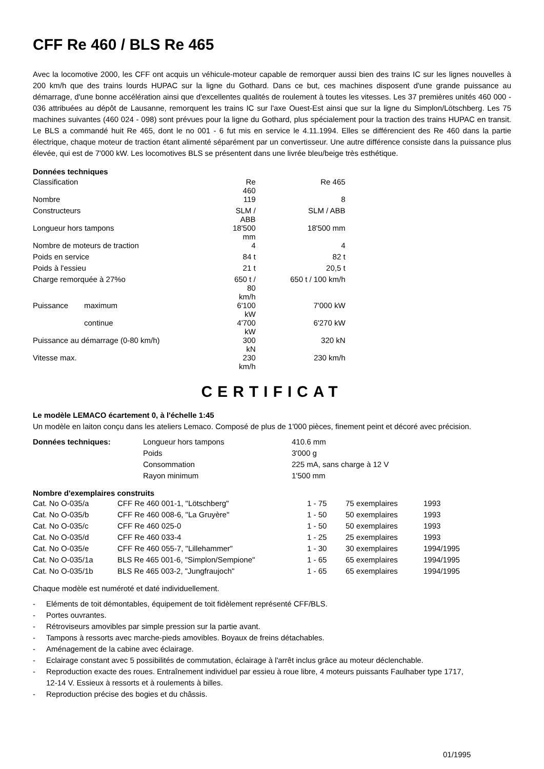CFF Re 460 / BLS Re 465
Avec la locomotive 2000, les CFF ont acquis un véhicule-moteur capable de remorquer aussi bien des trains IC sur les lignes nouvelles à 200 km/h que des trains lourds HUPAC sur la ligne du Gothard. Dans ce but, ces machines disposent d'une grande puissance au démarrage, d'une bonne accélération ainsi que d'excellentes qualités de roulement à toutes les vitesses. Les 37 premières unités 460 000 - 036 attribuées au dépôt de Lausanne, remorquent les trains IC sur l'axe Ouest-Est ainsi que sur la ligne du Simplon/Lötschberg. Les 75 machines suivantes (460 024 - 098) sont prévues pour la ligne du Gothard, plus spécialement pour la traction des trains HUPAC en transit. Le BLS a commandé huit Re 465, dont le no 001 - 6 fut mis en service le 4.11.1994. Elles se différencient des Re 460 dans la partie électrique, chaque moteur de traction étant alimenté séparément par un convertisseur. Une autre différence consiste dans la puissance plus élevée, qui est de 7'000 kW. Les locomotives BLS se présentent dans une livrée bleu/beige très esthétique.
Données techniques
| Classification | | Re 460 | Re 465 |
| Nombre | | 119 | 8 |
| Constructeurs | | SLM / ABB | SLM / ABB |
| Longueur hors tampons | | 18'500 mm | 18'500 mm |
| Nombre de moteurs de traction | | 4 | 4 |
| Poids en service | | 84 t | 82 t |
| Poids à l'essieu | | 21 t | 20,5 t |
| Charge remorquée à 27%o | | 650 t / 80 km/h | 650 t / 100 km/h |
| Puissance | maximum | 6'100 kW | 7'000 kW |
| | continue | 4'700 kW | 6'270 kW |
| Puissance au démarrage (0-80 km/h) | | 300 kN | 320 kN |
| Vitesse max. | | 230 km/h | 230 km/h |
CERTIFICAT
Le modèle LEMACO écartement 0, à l'échelle 1:45
Un modèle en laiton conçu dans les ateliers Lemaco. Composé de plus de 1'000 pièces, finement peint et décoré avec précision.
| Données techniques: | Longueur hors tampons | 410.6 mm |
| | Poids | 3'000 g |
| | Consommation | 225 mA, sans charge à 12 V |
| | Rayon minimum | 1'500 mm |
Nombre d'exemplaires construits
| Cat. No O-035/a | CFF Re 460 001-1, "Lötschberg" | 1 - 75 | 75 exemplaires | 1993 |
| Cat. No O-035/b | CFF Re 460 008-6, "La Gruyère" | 1 - 50 | 50 exemplaires | 1993 |
| Cat. No O-035/c | CFF Re 460 025-0 | 1 - 50 | 50 exemplaires | 1993 |
| Cat. No O-035/d | CFF Re 460 033-4 | 1 - 25 | 25 exemplaires | 1993 |
| Cat. No O-035/e | CFF Re 460 055-7, "Lillehammer" | 1 - 30 | 30 exemplaires | 1994/1995 |
| Cat. No O-035/1a | BLS Re 465 001-6, "Simplon/Sempione" | 1 - 65 | 65 exemplaires | 1994/1995 |
| Cat. No O-035/1b | BLS Re 465 003-2, "Jungfraujoch" | 1 - 65 | 65 exemplaires | 1994/1995 |
Chaque modèle est numéroté et daté individuellement.
- Eléments de toit démontables, équipement de toit fidèlement représenté CFF/BLS.
- Portes ouvrantes.
- Rétroviseurs amovibles par simple pression sur la partie avant.
- Tampons à ressorts avec marche-pieds amovibles. Boyaux de freins détachables.
- Aménagement de la cabine avec éclairage.
- Eclairage constant avec 5 possibilités de commutation, éclairage à l'arrêt inclus grâce au moteur déclenchable.
- Reproduction exacte des roues. Entraînement individuel par essieu à roue libre, 4 moteurs puissants Faulhaber type 1717, 12-14 V. Essieux à ressorts et à roulements à billes.
- Reproduction précise des bogies et du châssis.
01/1995